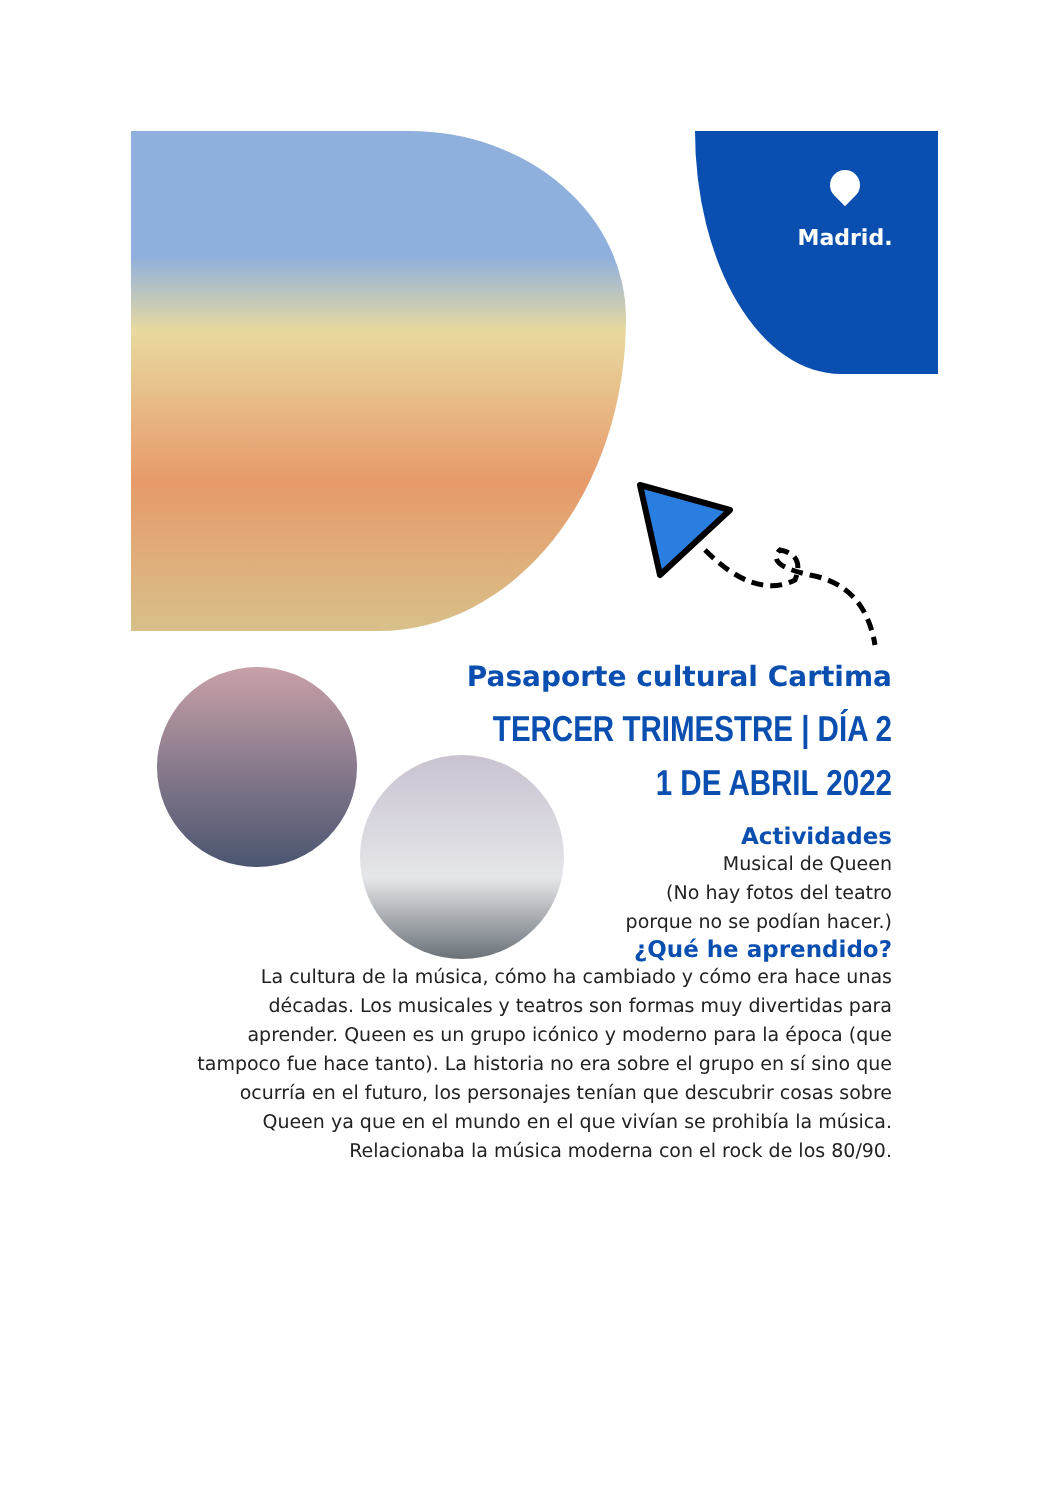Madrid.
Pasaporte cultural Cartima
TERCER TRIMESTRE | DÍA 2
1 DE ABRIL 2022
Actividades
Musical de Queen
(No hay fotos del teatro
porque no se podían hacer.)
¿Qué he aprendido?
La cultura de la música, cómo ha cambiado y cómo era hace unas décadas. Los musicales y teatros son formas muy divertidas para aprender. Queen es un grupo icónico y moderno para la época (que tampoco fue hace tanto). La historia no era sobre el grupo en sí sino que ocurría en el futuro, los personajes tenían que descubrir cosas sobre Queen ya que en el mundo en el que vivían se prohibía la música. Relacionaba la música moderna con el rock de los 80/90.